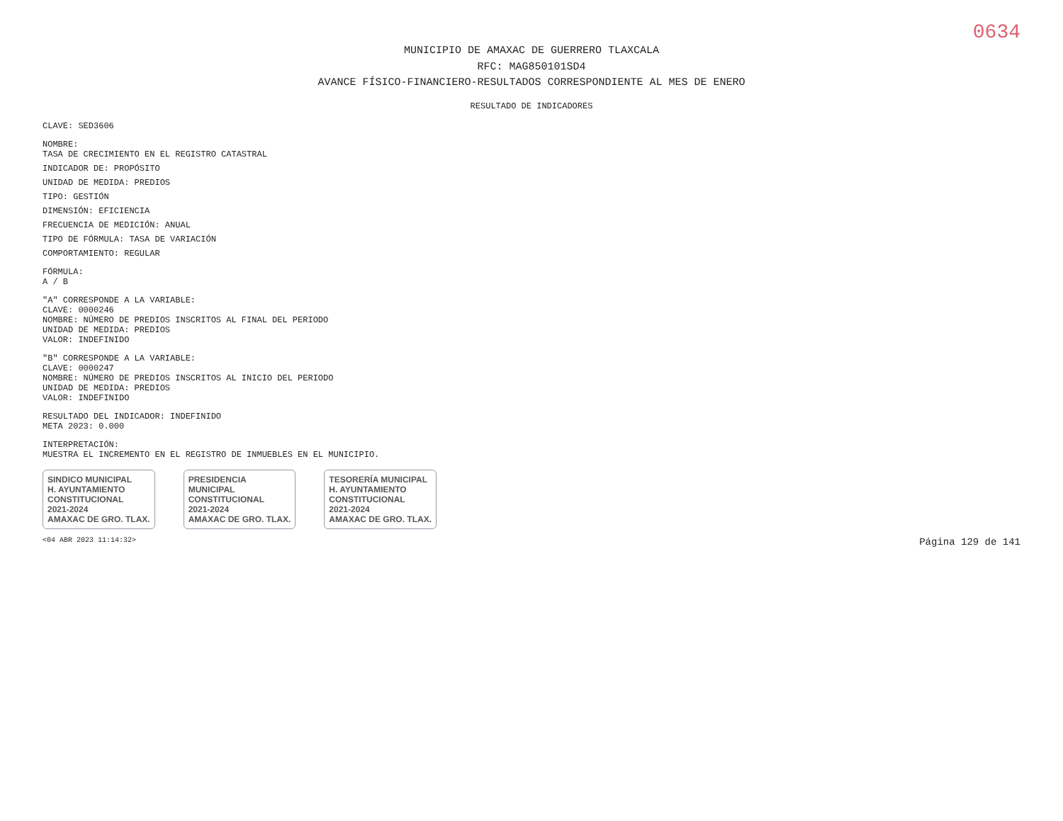0634
MUNICIPIO DE AMAXAC DE GUERRERO TLAXCALA
RFC: MAG850101SD4
AVANCE FÍSICO-FINANCIERO-RESULTADOS CORRESPONDIENTE AL MES DE ENERO
RESULTADO DE INDICADORES
CLAVE: SED3606
NOMBRE:
TASA DE CRECIMIENTO EN EL REGISTRO CATASTRAL
INDICADOR DE: PROPÓSITO
UNIDAD DE MEDIDA: PREDIOS
TIPO: GESTIÓN
DIMENSIÓN: EFICIENCIA
FRECUENCIA DE MEDICIÓN: ANUAL
TIPO DE FÓRMULA: TASA DE VARIACIÓN
COMPORTAMIENTO: REGULAR
FÓRMULA:
A / B
"A" CORRESPONDE A LA VARIABLE:
CLAVE: 0000246
NOMBRE: NÚMERO DE PREDIOS INSCRITOS AL FINAL DEL PERIODO
UNIDAD DE MEDIDA: PREDIOS
VALOR: INDEFINIDO
"B" CORRESPONDE A LA VARIABLE:
CLAVE: 0000247
NOMBRE: NÚMERO DE PREDIOS INSCRITOS AL INICIO DEL PERIODO
UNIDAD DE MEDIDA: PREDIOS
VALOR: INDEFINIDO
RESULTADO DEL INDICADOR: INDEFINIDO
META 2023: 0.000
INTERPRETACIÓN:
MUESTRA EL INCREMENTO EN EL REGISTRO DE INMUEBLES EN EL MUNICIPIO.
SINDICO MUNICIPAL
H. AYUNTAMIENTO
CONSTITUCIONAL
2021-2024
AMAXAC DE GRO. TLAX.
PRESIDENCIA
MUNICIPAL
CONSTITUCIONAL
2021-2024
AMAXAC DE GRO. TLAX.
TESORERÍA MUNICIPAL
H. AYUNTAMIENTO
CONSTITUCIONAL
2021-2024
AMAXAC DE GRO. TLAX.
<04 ABR 2023 11:14:32> Página 129 de 141